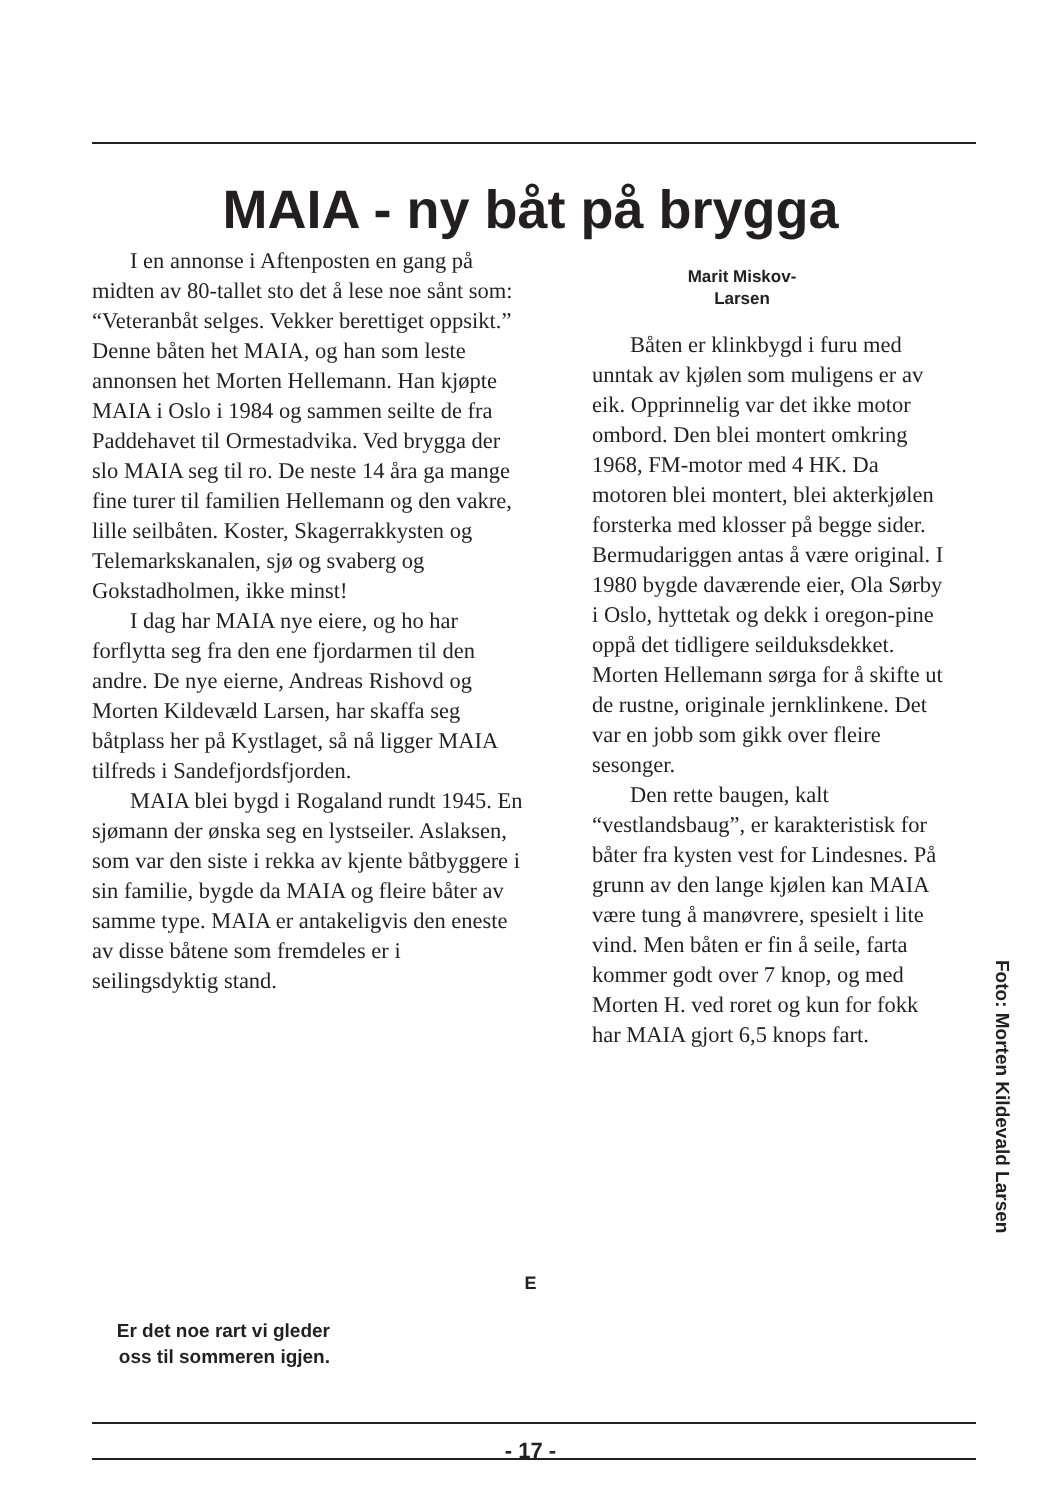MAIA - ny båt på brygga
I en annonse i Aftenposten en gang på midten av 80-tallet sto det å lese noe sånt som: “Veteranbåt selges. Vekker berettiget oppsikt.” Denne båten het MAIA, og han som leste annonsen het Morten Hellemann. Han kjøpte MAIA i Oslo i 1984 og sammen seilte de fra Paddehavet til Ormestadvika. Ved brygga der slo MAIA seg til ro. De neste 14 åra ga mange fine turer til familien Hellemann og den vakre, lille seilbåten. Koster, Skagerrakkysten og Telemarkskanalen, sjø og svaberg og Gokstadholmen, ikke minst!
I dag har MAIA nye eiere, og ho har forflytta seg fra den ene fjordarmen til den andre. De nye eierne, Andreas Rishovd og Morten Kildevæld Larsen, har skaffa seg båtplass her på Kystlaget, så nå ligger MAIA tilfreds i Sandefjordsfjorden.
MAIA blei bygd i Rogaland rundt 1945. En sjømann der ønska seg en lystseiler. Aslaksen, som var den siste i rekka av kjente båtbyggere i sin familie, bygde da MAIA og fleire båter av samme type. MAIA er antakeligvis den eneste av disse båtene som fremdeles er i seilingsdyktig stand.
Marit Miskov-
Larsen
Båten er klinkbygd i furu med unntak av kjølen som muligens er av eik. Opprinnelig var det ikke motor ombord. Den blei montert omkring 1968, FM-motor med 4 HK. Da motoren blei montert, blei akterkjølen forsterka med klosser på begge sider. Bermudariggen antas å være original. I 1980 bygde daværende eier, Ola Sørby i Oslo, hyttetak og dekk i oregon-pine oppå det tidligere seilduksdekket. Morten Hellemann sørga for å skifte ut de rustne, originale jernklinkene. Det var en jobb som gikk over fleire sesonger.
Den rette baugen, kalt “vestlandsbaug”, er karakteristisk for båter fra kysten vest for Lindesnes. På grunn av den lange kjølen kan MAIA være tung å manøvrere, spesielt i lite vind. Men båten er fin å seile, farta kommer godt over 7 knop, og med Morten H. ved roret og kun for fokk har MAIA gjort 6,5 knops fart.
Foto: Morten Kildevald Larsen
E
Er det noe rart vi gleder oss til sommeren igjen.
- 17 -